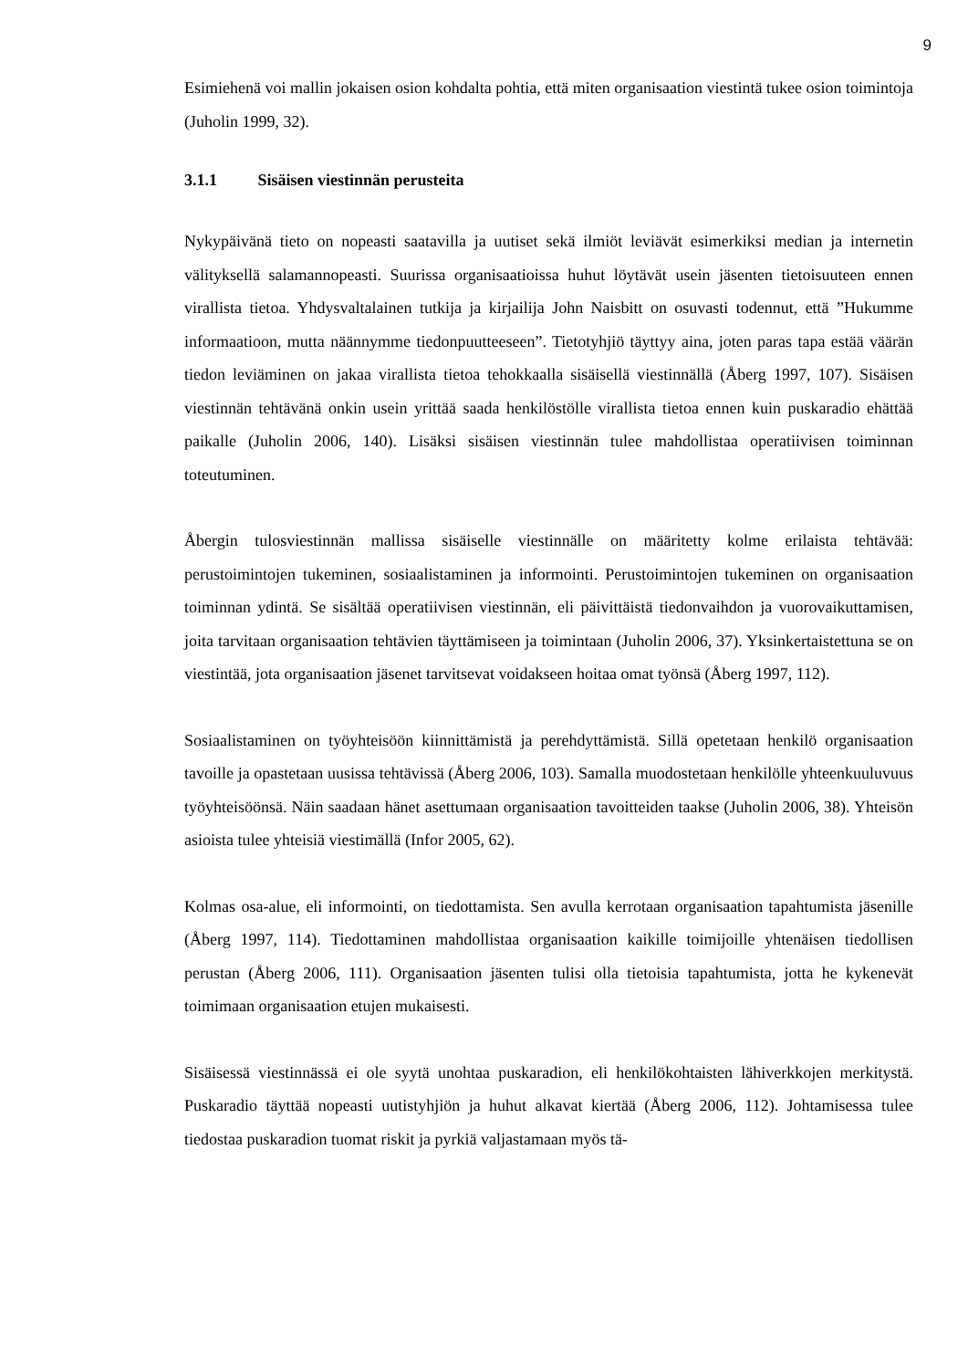9
Esimiehenä voi mallin jokaisen osion kohdalta pohtia, että miten organisaation viestintä tukee osion toimintoja (Juholin 1999, 32).
3.1.1 Sisäisen viestinnän perusteita
Nykypäivänä tieto on nopeasti saatavilla ja uutiset sekä ilmiöt leviävät esimerkiksi median ja internetin välityksellä salamannopeasti. Suurissa organisaatioissa huhut löytävät usein jäsenten tietoisuuteen ennen virallista tietoa. Yhdysvaltalainen tutkija ja kirjailija John Naisbitt on osuvasti todennut, että ”Hukumme informaatioon, mutta näännymme tiedonpuutteeseen”. Tietotyhjiö täyttyy aina, joten paras tapa estää väärän tiedon leviäminen on jakaa virallista tietoa tehokkaalla sisäisellä viestinnällä (Åberg 1997, 107). Sisäisen viestinnän tehtävänä onkin usein yrittää saada henkilöstölle virallista tietoa ennen kuin puskaradio ehättää paikalle (Juholin 2006, 140). Lisäksi sisäisen viestinnän tulee mahdollistaa operatiivisen toiminnan toteutuminen.
Åbergin tulosviestinnän mallissa sisäiselle viestinnälle on määritetty kolme erilaista tehtävää: perustoimintojen tukeminen, sosiaalistaminen ja informointi. Perustoimintojen tukeminen on organisaation toiminnan ydintä. Se sisältää operatiivisen viestinnän, eli päivittäistä tiedonvaihdon ja vuorovaikuttamisen, joita tarvitaan organisaation tehtävien täyttämiseen ja toimintaan (Juholin 2006, 37). Yksinkertaistettuna se on viestintää, jota organisaation jäsenet tarvitsevat voidakseen hoitaa omat työnsä (Åberg 1997, 112).
Sosiaalistaminen on työyhteisöön kiinnittämistä ja perehdyttämistä. Sillä opetetaan henkilö organisaation tavoille ja opastetaan uusissa tehtävissä (Åberg 2006, 103). Samalla muodostetaan henkilölle yhteenkuuluvuus työyhteisöönsä. Näin saadaan hänet asettumaan organisaation tavoitteiden taakse (Juholin 2006, 38). Yhteisön asioista tulee yhteisiä viestimällä (Infor 2005, 62).
Kolmas osa-alue, eli informointi, on tiedottamista. Sen avulla kerrotaan organisaation tapahtumista jäsenille (Åberg 1997, 114). Tiedottaminen mahdollistaa organisaation kaikille toimijoille yhtenäisen tiedollisen perustan (Åberg 2006, 111). Organisaation jäsenten tulisi olla tietoisia tapahtumista, jotta he kykenevät toimimaan organisaation etujen mukaisesti.
Sisäisessä viestinnässä ei ole syytä unohtaa puskaradion, eli henkilökohtaisten lähiverkkojen merkitystä. Puskaradio täyttää nopeasti uutistyhjiön ja huhut alkavat kiertää (Åberg 2006, 112). Johtamisessa tulee tiedostaa puskaradion tuomat riskit ja pyrkiä valjastamaan myös tä-